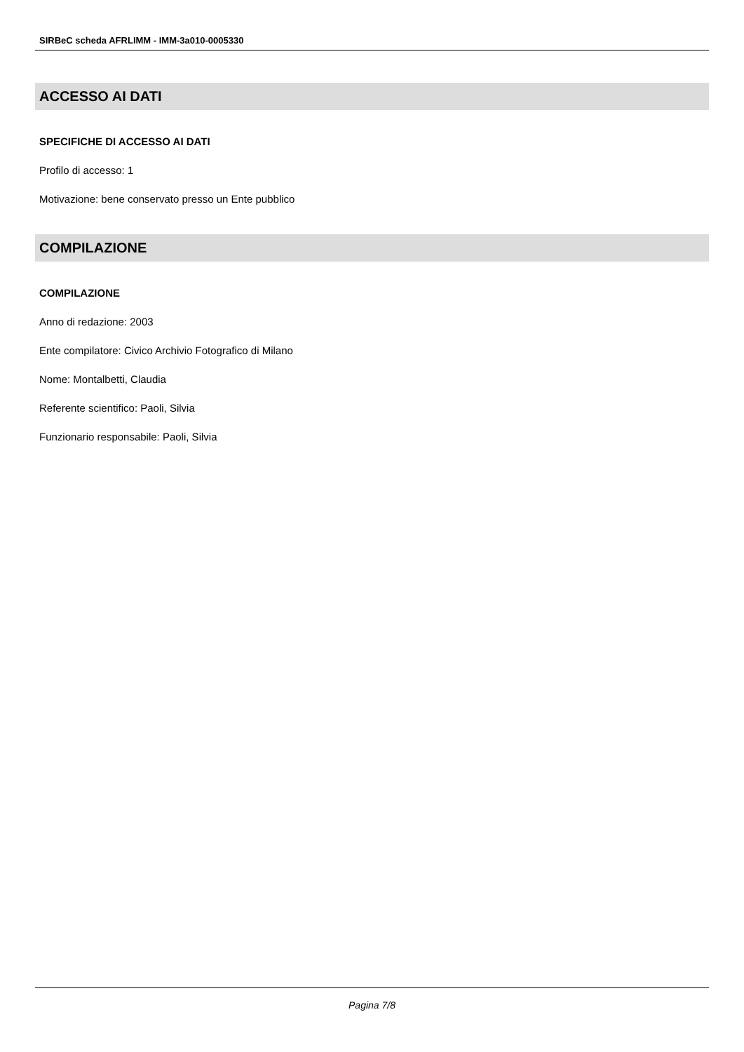SIRBeC scheda AFRLIMM - IMM-3a010-0005330
ACCESSO AI DATI
SPECIFICHE DI ACCESSO AI DATI
Profilo di accesso: 1
Motivazione: bene conservato presso un Ente pubblico
COMPILAZIONE
COMPILAZIONE
Anno di redazione: 2003
Ente compilatore: Civico Archivio Fotografico di Milano
Nome: Montalbetti, Claudia
Referente scientifico: Paoli, Silvia
Funzionario responsabile: Paoli, Silvia
Pagina 7/8